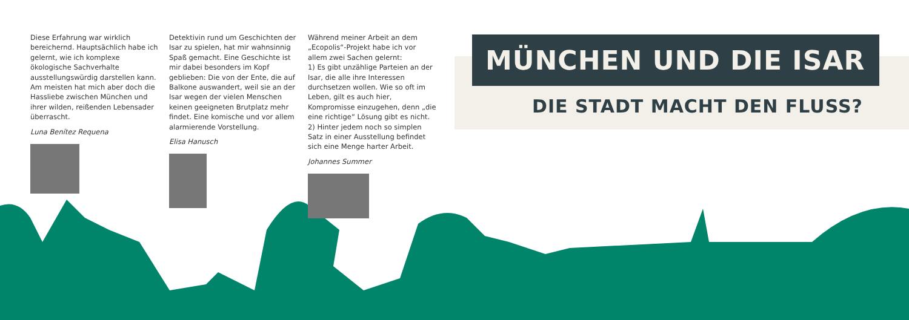MÜNCHEN UND DIE ISAR
DIE STADT MACHT DEN FLUSS?
Diese Erfahrung war wirklich bereichernd. Hauptsächlich habe ich gelernt, wie ich komplexe ökologische Sachverhalte ausstellungswürdig darstellen kann. Am meisten hat mich aber doch die Hassliebe zwischen München und ihrer wilden, reißenden Lebensader überrascht.
Luna Benítez Requena
Detektivin rund um Geschichten der Isar zu spielen, hat mir wahnsinnig Spaß gemacht. Eine Geschichte ist mir dabei besonders im Kopf geblieben: Die von der Ente, die auf Balkone auswandert, weil sie an der Isar wegen der vielen Menschen keinen geeigneten Brutplatz mehr findet. Eine komische und vor allem alarmierende Vorstellung.
Elisa Hanusch
Während meiner Arbeit an dem „Ecopolis“-Projekt habe ich vor allem zwei Sachen gelernt:
1) Es gibt unzählige Parteien an der Isar, die alle ihre Interessen durchsetzen wollen. Wie so oft im Leben, gilt es auch hier, Kompromisse einzugehen, denn „die eine richtige“ Lösung gibt es nicht.
2) Hinter jedem noch so simplen Satz in einer Ausstellung befindet sich eine Menge harter Arbeit.
Johannes Summer